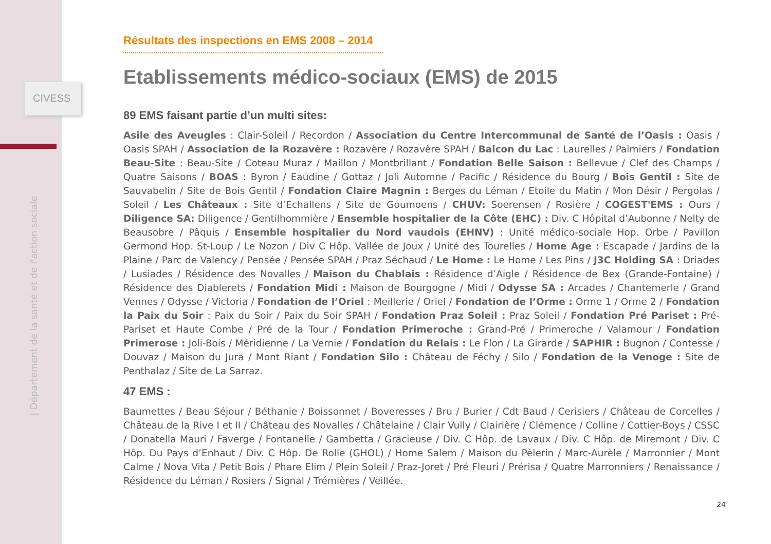CIVESS
| Département de la santé et de l'action sociale
Résultats des inspections en EMS 2008 – 2014
Etablissements médico-sociaux (EMS) de 2015
89 EMS faisant partie d’un multi sites:
Asile des Aveugles : Clair-Soleil / Recordon / Association du Centre Intercommunal de Santé de l’Oasis : Oasis / Oasis SPAH / Association de la Rozavère : Rozavère / Rozavère SPAH / Balcon du Lac : Laurelles / Palmiers / Fondation Beau-Site : Beau-Site / Coteau Muraz / Maillon / Montbrillant / Fondation Belle Saison : Bellevue / Clef des Champs / Quatre Saisons / BOAS : Byron / Eaudine / Gottaz / Joli Automne / Pacific / Résidence du Bourg / Bois Gentil : Site de Sauvabelin / Site de Bois Gentil / Fondation Claire Magnin : Berges du Léman / Etoile du Matin / Mon Désir / Pergolas / Soleil / Les Châteaux : Site d’Echallens / Site de Goumoens / CHUV: Soerensen / Rosière / COGEST'EMS : Ours / Diligence SA: Diligence / Gentilhommière / Ensemble hospitalier de la Côte (EHC) : Div. C Hôpital d’Aubonne / Nelty de Beausobre / Pâquis / Ensemble hospitalier du Nord vaudois (EHNV) : Unité médico-sociale Hop. Orbe / Pavillon Germond Hop. St-Loup / Le Nozon / Div C Hôp. Vallée de Joux / Unité des Tourelles / Home Age : Escapade / Jardins de la Plaine / Parc de Valency / Pensée / Pensée SPAH / Praz Séchaud / Le Home : Le Home / Les Pins / J3C Holding SA : Driades / Lusiades / Résidence des Novalles / Maison du Chablais : Résidence d’Aigle / Résidence de Bex (Grande-Fontaine) / Résidence des Diablerets / Fondation Midi : Maison de Bourgogne / Midi / Odysse SA : Arcades / Chantemerle / Grand Vennes / Odysse / Victoria / Fondation de l’Oriel : Meillerie / Oriel / Fondation de l’Orme : Orme 1 / Orme 2 / Fondation la Paix du Soir : Paix du Soir / Paix du Soir SPAH / Fondation Praz Soleil : Praz Soleil / Fondation Pré Pariset : Pré-Pariset et Haute Combe / Pré de la Tour / Fondation Primeroche : Grand-Pré / Primeroche / Valamour / Fondation Primerose : Joli-Bois / Méridienne / La Vernie / Fondation du Relais : Le Flon / La Girarde / SAPHIR : Bugnon / Contesse / Douvaz / Maison du Jura / Mont Riant / Fondation Silo : Château de Féchy / Silo / Fondation de la Venoge : Site de Penthalaz / Site de La Sarraz.
47 EMS :
Baumettes / Beau Séjour / Béthanie / Boissonnet / Boveresses / Bru / Burier / Cdt Baud / Cerisiers / Château de Corcelles / Château de la Rive I et II / Château des Novalles / Châtelaine / Clair Vully / Clairière / Clémence / Colline / Cottier-Boys / CSSC / Donatella Mauri / Faverge / Fontanelle / Gambetta / Gracieuse / Div. C Hôp. de Lavaux / Div. C Hôp. de Miremont / Div. C Hôp. Du Pays d’Enhaut / Div. C Hôp. De Rolle (GHOL) / Home Salem / Maison du Pèlerin / Marc-Aurèle / Marronnier / Mont Calme / Nova Vita / Petit Bois / Phare Elim / Plein Soleil / Praz-Joret / Pré Fleuri / Prérisa / Quatre Marronniers / Renaissance / Résidence du Léman / Rosiers / Signal / Trémières / Veillée.
24